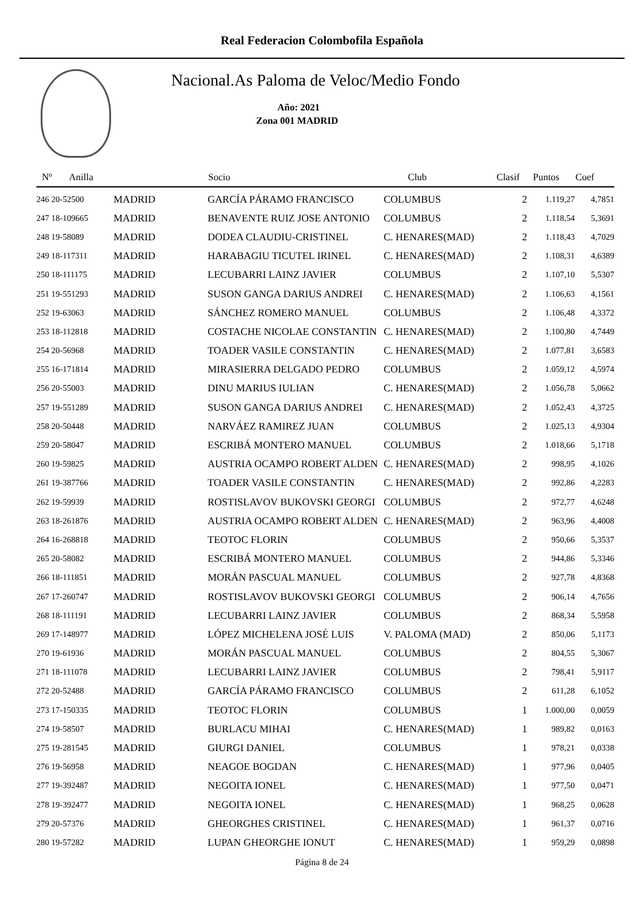Real Federacion Colombofila Española
Nacional.As Paloma de Veloc/Medio Fondo
Año: 2021
Zona 001 MADRID
| Nº Anilla | | Socio | Club | Clasif | Puntos | Coef |
| --- | --- | --- | --- | --- | --- | --- |
| 246 20-52500 | MADRID | GARCÍA PÁRAMO FRANCISCO | COLUMBUS | 2 | 1.119,27 | 4,7851 |
| 247 18-109665 | MADRID | BENAVENTE RUIZ JOSE ANTONIO | COLUMBUS | 2 | 1.118,54 | 5,3691 |
| 248 19-58089 | MADRID | DODEA CLAUDIU-CRISTINEL | C. HENARES(MAD) | 2 | 1.118,43 | 4,7029 |
| 249 18-117311 | MADRID | HARABAGIU TICUTEL IRINEL | C. HENARES(MAD) | 2 | 1.108,31 | 4,6389 |
| 250 18-111175 | MADRID | LECUBARRI LAINZ JAVIER | COLUMBUS | 2 | 1.107,10 | 5,5307 |
| 251 19-551293 | MADRID | SUSON GANGA DARIUS ANDREI | C. HENARES(MAD) | 2 | 1.106,63 | 4,1561 |
| 252 19-63063 | MADRID | SÁNCHEZ ROMERO MANUEL | COLUMBUS | 2 | 1.106,48 | 4,3372 |
| 253 18-112818 | MADRID | COSTACHE NICOLAE CONSTANTIN | C. HENARES(MAD) | 2 | 1.100,80 | 4,7449 |
| 254 20-56968 | MADRID | TOADER VASILE CONSTANTIN | C. HENARES(MAD) | 2 | 1.077,81 | 3,6583 |
| 255 16-171814 | MADRID | MIRASIERRA DELGADO PEDRO | COLUMBUS | 2 | 1.059,12 | 4,5974 |
| 256 20-55003 | MADRID | DINU MARIUS IULIAN | C. HENARES(MAD) | 2 | 1.056,78 | 5,0662 |
| 257 19-551289 | MADRID | SUSON GANGA DARIUS ANDREI | C. HENARES(MAD) | 2 | 1.052,43 | 4,3725 |
| 258 20-50448 | MADRID | NARVÁEZ RAMIREZ JUAN | COLUMBUS | 2 | 1.025,13 | 4,9304 |
| 259 20-58047 | MADRID | ESCRIBÁ MONTERO MANUEL | COLUMBUS | 2 | 1.018,66 | 5,1718 |
| 260 19-59825 | MADRID | AUSTRIA OCAMPO ROBERT ALDEN | C. HENARES(MAD) | 2 | 998,95 | 4,1026 |
| 261 19-387766 | MADRID | TOADER VASILE CONSTANTIN | C. HENARES(MAD) | 2 | 992,86 | 4,2283 |
| 262 19-59939 | MADRID | ROSTISLAVOV BUKOVSKI GEORGI | COLUMBUS | 2 | 972,77 | 4,6248 |
| 263 18-261876 | MADRID | AUSTRIA OCAMPO ROBERT ALDEN | C. HENARES(MAD) | 2 | 963,96 | 4,4008 |
| 264 16-268818 | MADRID | TEOTOC FLORIN | COLUMBUS | 2 | 950,66 | 5,3537 |
| 265 20-58082 | MADRID | ESCRIBÁ MONTERO MANUEL | COLUMBUS | 2 | 944,86 | 5,3346 |
| 266 18-111851 | MADRID | MORÁN PASCUAL MANUEL | COLUMBUS | 2 | 927,78 | 4,8368 |
| 267 17-260747 | MADRID | ROSTISLAVOV BUKOVSKI GEORGI | COLUMBUS | 2 | 906,14 | 4,7656 |
| 268 18-111191 | MADRID | LECUBARRI LAINZ JAVIER | COLUMBUS | 2 | 868,34 | 5,5958 |
| 269 17-148977 | MADRID | LÓPEZ MICHELENA JOSÉ LUIS | V. PALOMA (MAD) | 2 | 850,06 | 5,1173 |
| 270 19-61936 | MADRID | MORÁN PASCUAL MANUEL | COLUMBUS | 2 | 804,55 | 5,3067 |
| 271 18-111078 | MADRID | LECUBARRI LAINZ JAVIER | COLUMBUS | 2 | 798,41 | 5,9117 |
| 272 20-52488 | MADRID | GARCÍA PÁRAMO FRANCISCO | COLUMBUS | 2 | 611,28 | 6,1052 |
| 273 17-150335 | MADRID | TEOTOC FLORIN | COLUMBUS | 1 | 1.000,00 | 0,0059 |
| 274 19-58507 | MADRID | BURLACU MIHAI | C. HENARES(MAD) | 1 | 989,82 | 0,0163 |
| 275 19-281545 | MADRID | GIURGI DANIEL | COLUMBUS | 1 | 978,21 | 0,0338 |
| 276 19-56958 | MADRID | NEAGOE BOGDAN | C. HENARES(MAD) | 1 | 977,96 | 0,0405 |
| 277 19-392487 | MADRID | NEGOITA IONEL | C. HENARES(MAD) | 1 | 977,50 | 0,0471 |
| 278 19-392477 | MADRID | NEGOITA IONEL | C. HENARES(MAD) | 1 | 968,25 | 0,0628 |
| 279 20-57376 | MADRID | GHEORGHES CRISTINEL | C. HENARES(MAD) | 1 | 961,37 | 0,0716 |
| 280 19-57282 | MADRID | LUPAN GHEORGHE IONUT | C. HENARES(MAD) | 1 | 959,29 | 0,0898 |
Página 8 de 24